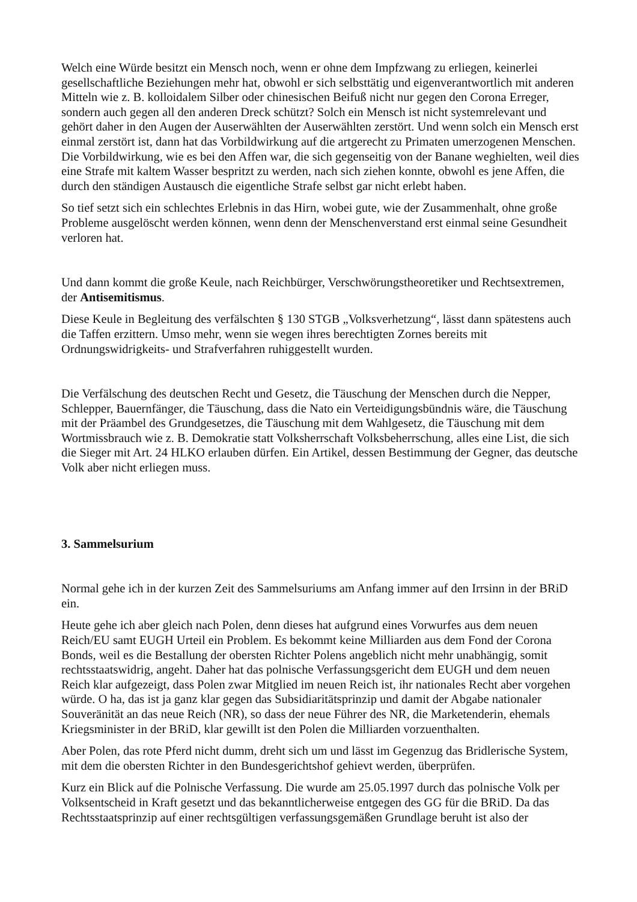Welch eine Würde besitzt ein Mensch noch, wenn er ohne dem Impfzwang zu erliegen, keinerlei gesellschaftliche Beziehungen mehr hat, obwohl er sich selbsttätig und eigenverantwortlich mit anderen Mitteln wie z. B. kolloidalem Silber oder chinesischen Beifuß nicht nur gegen den Corona Erreger, sondern auch gegen all den anderen Dreck schützt? Solch ein Mensch ist nicht systemrelevant und gehört daher in den Augen der Auserwählten der Auserwählten zerstört. Und wenn solch ein Mensch erst einmal zerstört ist, dann hat das Vorbildwirkung auf die artgerecht zu Primaten umerzogenen Menschen. Die Vorbildwirkung, wie es bei den Affen war, die sich gegenseitig von der Banane weghielten, weil dies eine Strafe mit kaltem Wasser bespritzt zu werden, nach sich ziehen konnte, obwohl es jene Affen, die durch den ständigen Austausch die eigentliche Strafe selbst gar nicht erlebt haben.
So tief setzt sich ein schlechtes Erlebnis in das Hirn, wobei gute, wie der Zusammenhalt, ohne große Probleme ausgelöscht werden können, wenn denn der Menschenverstand erst einmal seine Gesundheit verloren hat.
Und dann kommt die große Keule, nach Reichbürger, Verschwörungstheoretiker und Rechtsextremen, der Antisemitismus.
Diese Keule in Begleitung des verfälschten § 130 STGB „Volksverhetzung“, lässt dann spätestens auch die Taffen erzittern. Umso mehr, wenn sie wegen ihres berechtigten Zornes bereits mit Ordnungswidrigkeits- und Strafverfahren ruhiggestellt wurden.
Die Verfälschung des deutschen Recht und Gesetz, die Täuschung der Menschen durch die Nepper, Schlepper, Bauernfänger, die Täuschung, dass die Nato ein Verteidigungsbündnis wäre, die Täuschung mit der Präambel des Grundgesetzes, die Täuschung mit dem Wahlgesetz, die Täuschung mit dem Wortmissbrauch wie z. B. Demokratie statt Volksherrschaft Volksbeherrschung, alles eine List, die sich die Sieger mit Art. 24 HLKO erlauben dürfen. Ein Artikel, dessen Bestimmung der Gegner, das deutsche Volk aber nicht erliegen muss.
3. Sammelsurium
Normal gehe ich in der kurzen Zeit des Sammelsuriums am Anfang immer auf den Irrsinn in der BRiD ein.
Heute gehe ich aber gleich nach Polen, denn dieses hat aufgrund eines Vorwurfes aus dem neuen Reich/EU samt EUGH Urteil ein Problem. Es bekommt keine Milliarden aus dem Fond der Corona Bonds, weil es die Bestallung der obersten Richter Polens angeblich nicht mehr unabhängig, somit rechtsstaatswidrig, angeht. Daher hat das polnische Verfassungsgericht dem EUGH und dem neuen Reich klar aufgezeigt, dass Polen zwar Mitglied im neuen Reich ist, ihr nationales Recht aber vorgehen würde. O ha, das ist ja ganz klar gegen das Subsidiaritätsprinzip und damit der Abgabe nationaler Souveränität an das neue Reich (NR), so dass der neue Führer des NR, die Marketenderin, ehemals Kriegsminister in der BRiD, klar gewillt ist den Polen die Milliarden vorzuenthalten.
Aber Polen, das rote Pferd nicht dumm, dreht sich um und lässt im Gegenzug das Bridlerische System, mit dem die obersten Richter in den Bundesgerichtshof gehievt werden, überprüfen.
Kurz ein Blick auf die Polnische Verfassung. Die wurde am 25.05.1997 durch das polnische Volk per Volksentscheid in Kraft gesetzt und das bekanntlicherweise entgegen des GG für die BRiD. Da das Rechtsstaatsprinzip auf einer rechtsgültigen verfassungsgemäßen Grundlage beruht ist also der